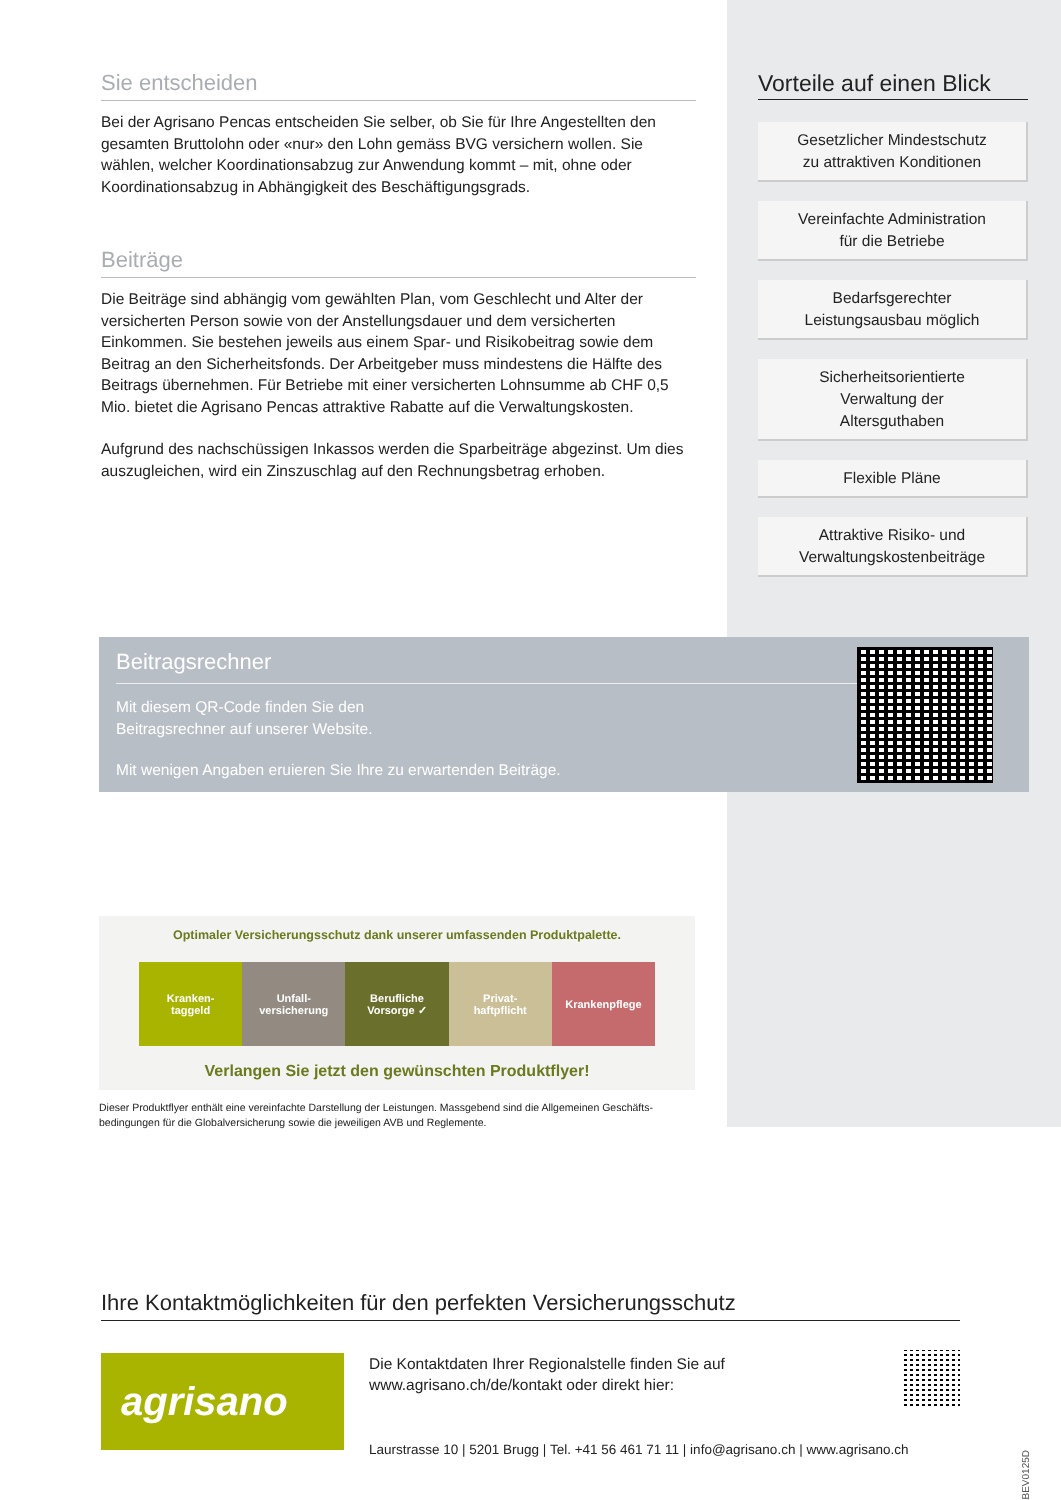Sie entscheiden
Bei der Agrisano Pencas entscheiden Sie selber, ob Sie für Ihre Angestellten den gesamten Bruttolohn oder «nur» den Lohn gemäss BVG versichern wollen. Sie wählen, welcher Koordinationsabzug zur Anwendung kommt – mit, ohne oder Koordinationsabzug in Abhängigkeit des Beschäftigungsgrads.
Beiträge
Die Beiträge sind abhängig vom gewählten Plan, vom Geschlecht und Alter der versicherten Person sowie von der Anstellungsdauer und dem versicherten Einkommen. Sie bestehen jeweils aus einem Spar- und Risikobeitrag sowie dem Beitrag an den Sicherheitsfonds. Der Arbeitgeber muss mindestens die Hälfte des Beitrags übernehmen. Für Betriebe mit einer versicherten Lohnsumme ab CHF 0,5 Mio. bietet die Agrisano Pencas attraktive Rabatte auf die Verwaltungskosten.
Aufgrund des nachschüssigen Inkassos werden die Sparbeiträge abgezinst. Um dies auszugleichen, wird ein Zinszuschlag auf den Rechnungsbetrag erhoben.
Vorteile auf einen Blick
Gesetzlicher Mindestschutz
zu attraktiven Konditionen
Vereinfachte Administration
für die Betriebe
Bedarfsgerechter
Leistungsausbau möglich
Sicherheitsorientierte
Verwaltung der
Altersguthaben
Flexible Pläne
Attraktive Risiko- und
Verwaltungskostenbeiträge
Beitragsrechner
Mit diesem QR-Code finden Sie den
Beitragsrechner auf unserer Website.
Mit wenigen Angaben eruieren Sie Ihre zu erwartenden Beiträge.
Optimaler Versicherungsschutz dank unserer umfassenden Produktpalette.
Kranken-
taggeld
Unfall-
versicherung
Berufliche
Vorsorge ✓
Privat-
haftpflicht
Krankenpflege
Verlangen Sie jetzt den gewünschten Produktflyer!
Dieser Produktflyer enthält eine vereinfachte Darstellung der Leistungen. Massgebend sind die Allgemeinen Geschäfts-bedingungen für die Globalversicherung sowie die jeweiligen AVB und Reglemente.
Ihre Kontaktmöglichkeiten für den perfekten Versicherungsschutz
agrisano
Die Kontaktdaten Ihrer Regionalstelle finden Sie auf
www.agrisano.ch/de/kontakt oder direkt hier:
Laurstrasse 10 | 5201 Brugg | Tel. +41 56 461 71 11 | info@agrisano.ch | www.agrisano.ch
GLBEV0125D